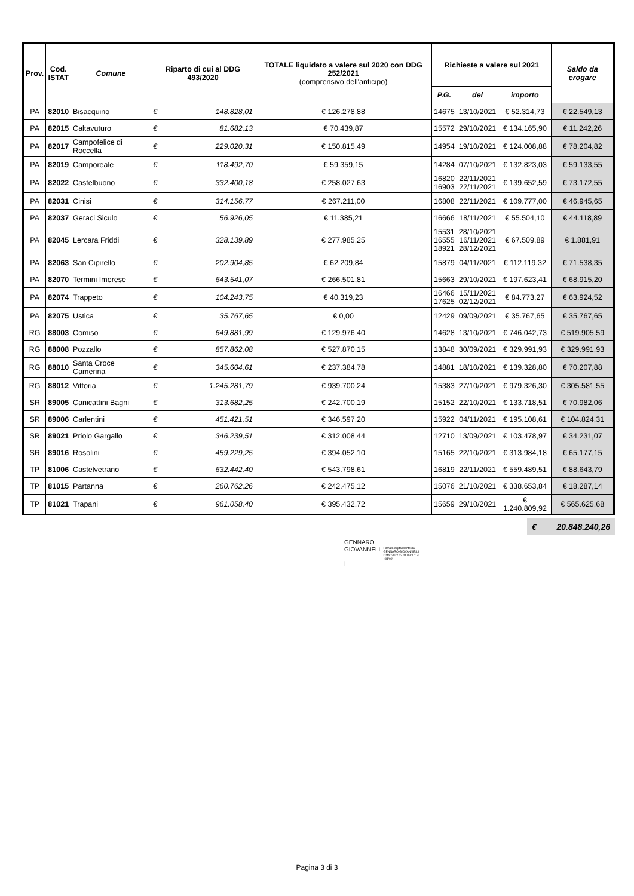| Prov. | Cod. ISTAT | Comune | Riparto di cui al DDG 493/2020 | TOTALE liquidato a valere sul 2020 con DDG 252/2021 (comprensivo dell'anticipo) | Richieste a valere sul 2021 | | | Saldo da erogare |
| --- | --- | --- | --- | --- | --- | --- | --- | --- |
| | | | | | P.G. | del | importo | |
| PA | 82010 | Bisacquino | € 148.828,01 | € 126.278,88 | 14675 | 13/10/2021 | € 52.314,73 | € 22.549,13 |
| PA | 82015 | Caltavuturo | € 81.682,13 | € 70.439,87 | 15572 | 29/10/2021 | € 134.165,90 | € 11.242,26 |
| PA | 82017 | Campofelice di Roccella | € 229.020,31 | € 150.815,49 | 14954 | 19/10/2021 | € 124.008,88 | € 78.204,82 |
| PA | 82019 | Camporeale | € 118.492,70 | € 59.359,15 | 14284 | 07/10/2021 | € 132.823,03 | € 59.133,55 |
| PA | 82022 | Castelbuono | € 332.400,18 | € 258.027,63 | 16820 16903 | 22/11/2021 22/11/2021 | € 139.652,59 | € 73.172,55 |
| PA | 82031 | Cinisi | € 314.156,77 | € 267.211,00 | 16808 | 22/11/2021 | € 109.777,00 | € 46.945,65 |
| PA | 82037 | Geraci Siculo | € 56.926,05 | € 11.385,21 | 16666 | 18/11/2021 | € 55.504,10 | € 44.118,89 |
| PA | 82045 | Lercara Friddi | € 328.139,89 | € 277.985,25 | 15531 16555 18921 | 28/10/2021 16/11/2021 28/12/2021 | € 67.509,89 | € 1.881,91 |
| PA | 82063 | San Cipirello | € 202.904,85 | € 62.209,84 | 15879 | 04/11/2021 | € 112.119,32 | € 71.538,35 |
| PA | 82070 | Termini Imerese | € 643.541,07 | € 266.501,81 | 15663 | 29/10/2021 | € 197.623,41 | € 68.915,20 |
| PA | 82074 | Trappeto | € 104.243,75 | € 40.319,23 | 16466 17625 | 15/11/2021 02/12/2021 | € 84.773,27 | € 63.924,52 |
| PA | 82075 | Ustica | € 35.767,65 | € 0,00 | 12429 | 09/09/2021 | € 35.767,65 | € 35.767,65 |
| RG | 88003 | Comiso | € 649.881,99 | € 129.976,40 | 14628 | 13/10/2021 | € 746.042,73 | € 519.905,59 |
| RG | 88008 | Pozzallo | € 857.862,08 | € 527.870,15 | 13848 | 30/09/2021 | € 329.991,93 | € 329.991,93 |
| RG | 88010 | Santa Croce Camerina | € 345.604,61 | € 237.384,78 | 14881 | 18/10/2021 | € 139.328,80 | € 70.207,88 |
| RG | 88012 | Vittoria | € 1.245.281,79 | € 939.700,24 | 15383 | 27/10/2021 | € 979.326,30 | € 305.581,55 |
| SR | 89005 | Canicattini Bagni | € 313.682,25 | € 242.700,19 | 15152 | 22/10/2021 | € 133.718,51 | € 70.982,06 |
| SR | 89006 | Carlentini | € 451.421,51 | € 346.597,20 | 15922 | 04/11/2021 | € 195.108,61 | € 104.824,31 |
| SR | 89021 | Priolo Gargallo | € 346.239,51 | € 312.008,44 | 12710 | 13/09/2021 | € 103.478,97 | € 34.231,07 |
| SR | 89016 | Rosolini | € 459.229,25 | € 394.052,10 | 15165 | 22/10/2021 | € 313.984,18 | € 65.177,15 |
| TP | 81006 | Castelvetrano | € 632.442,40 | € 543.798,61 | 16819 | 22/11/2021 | € 559.489,51 | € 88.643,79 |
| TP | 81015 | Partanna | € 260.762,26 | € 242.475,12 | 15076 | 21/10/2021 | € 338.653,84 | € 18.287,14 |
| TP | 81021 | Trapani | € 961.058,40 | € 395.432,72 | 15659 | 29/10/2021 | € 1.240.809,92 | € 565.625,68 |
€ 20.848.240,26
GENNARO
GIOVANNELL Firmato digitalmente da
GENNARO GIOVANNELLI
Data: 2022.03.01 09:37:14
+01'00'
I
Pagina 3 di 3